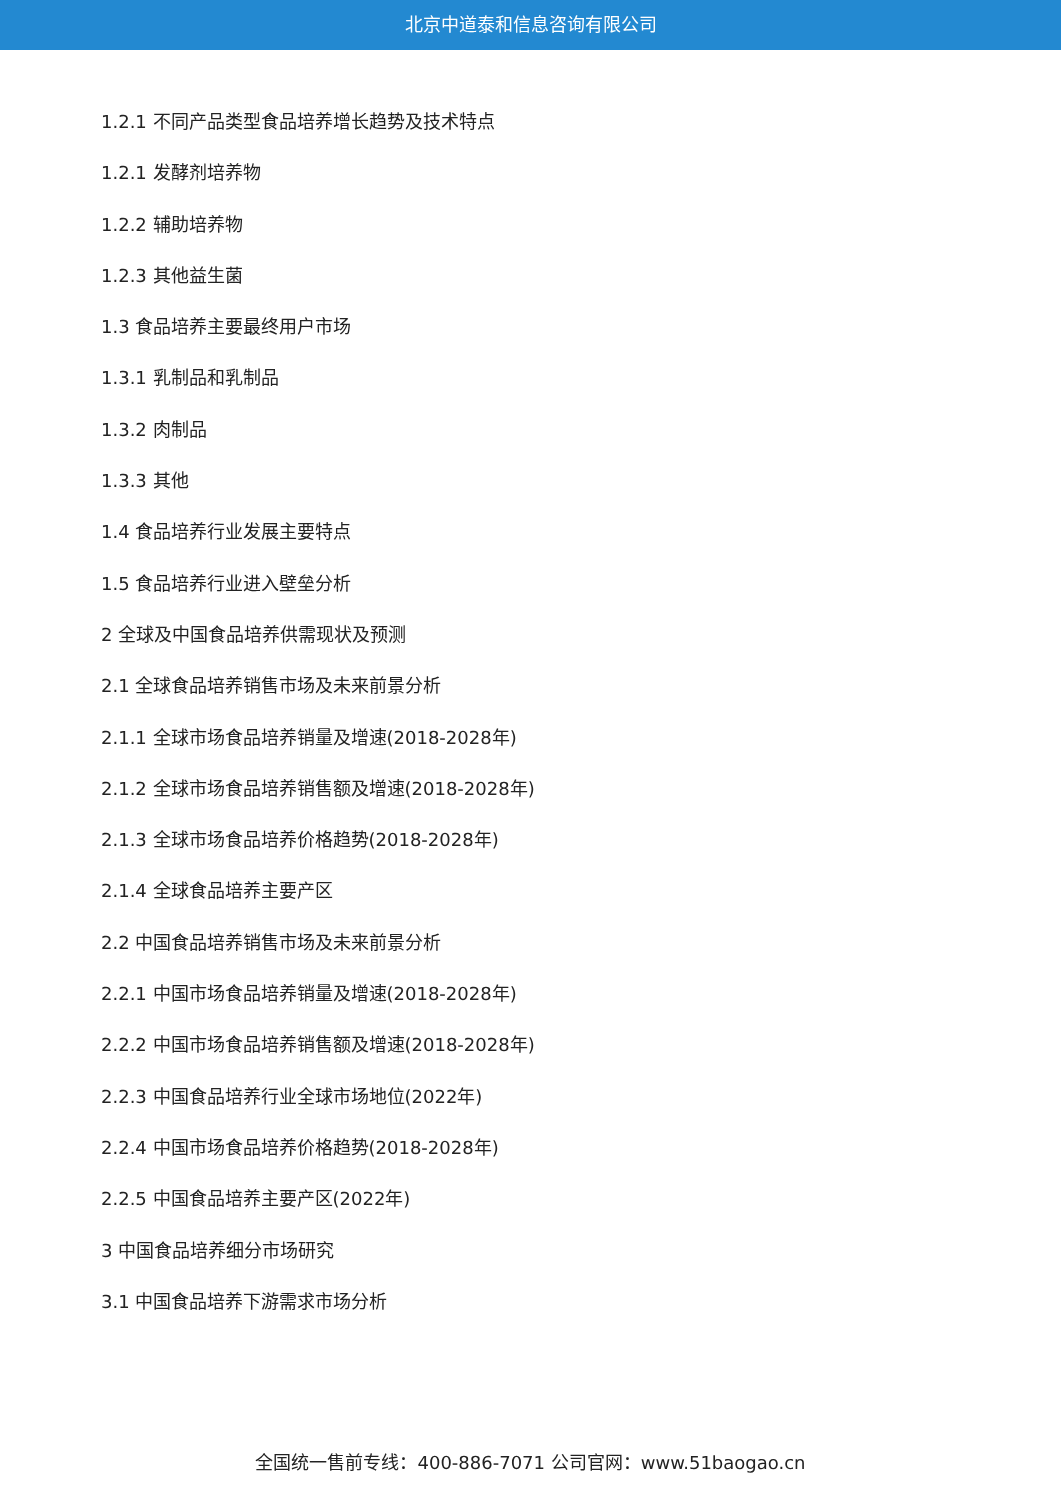北京中道泰和信息咨询有限公司
1.2.1 不同产品类型食品培养增长趋势及技术特点
1.2.1 发酵剂培养物
1.2.2 辅助培养物
1.2.3 其他益生菌
1.3 食品培养主要最终用户市场
1.3.1 乳制品和乳制品
1.3.2 肉制品
1.3.3 其他
1.4 食品培养行业发展主要特点
1.5 食品培养行业进入壁垒分析
2 全球及中国食品培养供需现状及预测
2.1 全球食品培养销售市场及未来前景分析
2.1.1 全球市场食品培养销量及增速(2018-2028年)
2.1.2 全球市场食品培养销售额及增速(2018-2028年)
2.1.3 全球市场食品培养价格趋势(2018-2028年)
2.1.4 全球食品培养主要产区
2.2 中国食品培养销售市场及未来前景分析
2.2.1 中国市场食品培养销量及增速(2018-2028年)
2.2.2 中国市场食品培养销售额及增速(2018-2028年)
2.2.3 中国食品培养行业全球市场地位(2022年)
2.2.4 中国市场食品培养价格趋势(2018-2028年)
2.2.5 中国食品培养主要产区(2022年)
3 中国食品培养细分市场研究
3.1 中国食品培养下游需求市场分析
全国统一售前专线：400-886-7071 公司官网：www.51baogao.cn